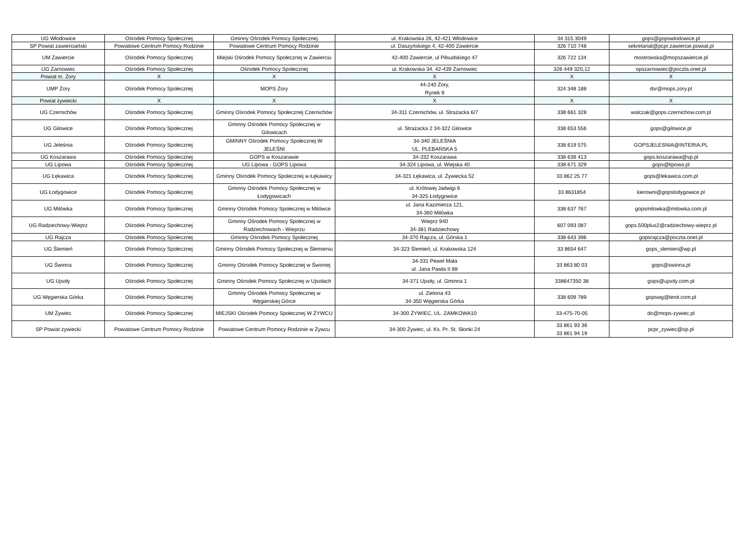| UG Włodowice | Ośrodek Pomocy Społecznej | Gminny Ośrodek Pomocy Społecznej | ul. Krakowska 26, 42-421 Włodowice | 34 315 3049 | gops@gopswlodowice.pl |
| SP Powiat zawierciański | Powiatowe Centrum Pomocy Rodzinie | Powiatowe Centrum Pomocy Rodzinie | ul. Daszyńskiego 4, 42-400 Zawiercie | 326 710 748 | sekretariat@pcpr.zawiercie.powiat.pl |
| UM Zawiercie | Ośrodek Pomocy Społecznej | Miejski Ośrodek Pomocy Społecznej w Zawierciu | 42-400 Zawiercie, ul Piłsudskiego 47 | 326 722 134 | mostrowska@mopszawiercie.pl |
| UG Żarnowiec | Ośrodek Pomocy Społecznej | Ośrodek Pomocy Społecznej | ul. Krakowska 34, 42-439 Żarnowiec | 326 449 320,12 | opszarnowiec@poczta.onet.pl |
| Powiat m. Żory | X | X | X | X | X |
| UMP Żory | Ośrodek Pomocy Społecznej | MOPS Żory | 44-240 Żory, Rynek 9 | 324 348 188 | dsr@mops.zory.pl |
| Powiat żywiecki | X | X | X | X | X |
| UG Czernichów | Ośrodek Pomocy Społecznej | Gminny Ośrodek Pomocy Społecznej Czernichów | 34-311 Czernichów, ul. Strażacka 6/7 | 338 661 328 | walczak@gops.czernichow.com.pl |
| UG Gilowice | Ośrodek Pomocy Społecznej | Gminny Ośrodek Pomocy Społecznej w Gilowicach | ul. Strażacka 2 34-322 Gilowice | 338 653 556 | gops@gilowice.pl |
| UG Jeleśnia | Ośrodek Pomocy Społecznej | GMINNY Ośrodek Pomocy Społecznej W JELEŚNI | 34-340 JELEŚNIA UL. PLEBAŃSKA 5 | 338 619 575 | GOPSJELESNIA@INTERIA.PL |
| UG Koszarawa | Ośrodek Pomocy Społecznej | GOPS w Koszarawie | 34-332 Koszarawa | 338 639 413 | gops.koszarawa@vp.pl |
| UG Lipowa | Ośrodek Pomocy Społecznej | UG Lipowa - GOPS Lipowa | 34-324 Lipowa, ul. Wiejska 40 | 338 671 329 | gops@lipowa.pl |
| UG Łękawica | Ośrodek Pomocy Społecznej | Gminny Ośrodek Pomocy Społecznej w Łękawicy | 34-321 Łękawica, ul. Żywiecka 52 | 33 862 25 77 | gops@lekawica.com.pl |
| UG Łodygowice | Ośrodek Pomocy Społecznej | Gminny Ośrodek Pomocy Społecznej w Łodygowicach | ul. Królowej Jadwigi 6 34-325 Łodygowice | 33 8631854 | kierowni@gopslodygowice.pl |
| UG Milówka | Ośrodek Pomocy Społecznej | Gminny Ośrodek Pomocy Społecznej w Milówce | ul. Jana Kazimierza 121, 34-360 Milówka | 338 637 767 | gopsmilowka@milowka.com.pl |
| UG Radziechowy-Wieprz | Ośrodek Pomocy Społecznej | Gminny Ośrodek Pomocy Społecznej w Radziechowach - Wieprzu | Wieprz 940 34-381 Radziechowy | 607 093 087 | gops.500plus2@radziechowy-wieprz.pl |
| UG Rajcza | Ośrodek Pomocy Społecznej | Gminny Ośrodek Pomocy Społecznej | 34-370 Rajcza, ul. Górska 1 | 338 643 396 | gopsrajcza@poczta.onet.pl |
| UG Ślemień | Ośrodek Pomocy Społecznej | Gminny Ośrodek Pomocy Społecznej w Ślemieniu | 34-323 Ślemień, ul. Krakowska 124 | 33 8654 647 | gops_slemien@wp.pl |
| UG Świnna | Ośrodek Pomocy Społecznej | Gminny Ośrodek Pomocy Społecznej w Świnnej | 34-331 Pewel Mała ul. Jana Pawła II 68 | 33 863 80 03 | gops@swinna.pl |
| UG Ujsoły | Ośrodek Pomocy Społecznej | Gminny Ośrodek Pomocy Społecznej w Ujsołach | 34-371 Ujsoły, ul. Gminna 1 | 338647350 38 | gops@ujsoly.com.pl |
| UG Węgierska Górka | Ośrodek Pomocy Społecznej | Gminny Ośrodek Pomocy Społecznej w Węgierskiej Górce | ul. Zielona 43 34-350 Węgierska Górka | 338 609 789 | gopswg@tenit.com.pl |
| UM Żywiec | Ośrodek Pomocy Społecznej | MIEJSKI Ośrodek Pomocy Społecznej W ŻYWCU | 34-300 ŻYWIEC, UL. ZAMKOWA10 | 33-475-70-05 | do@mops-zywiec.pl |
| SP Powiat żywiecki | Powiatowe Centrum Pomocy Rodzinie | Powiatowe Centrum Pomocy Rodzinie w Żywcu | 34-300 Żywiec, ul. Ks. Pr. St. Słonki 24 | 33 861 93 36 33 861 94 19 | pcpr_zywiec@op.pl |